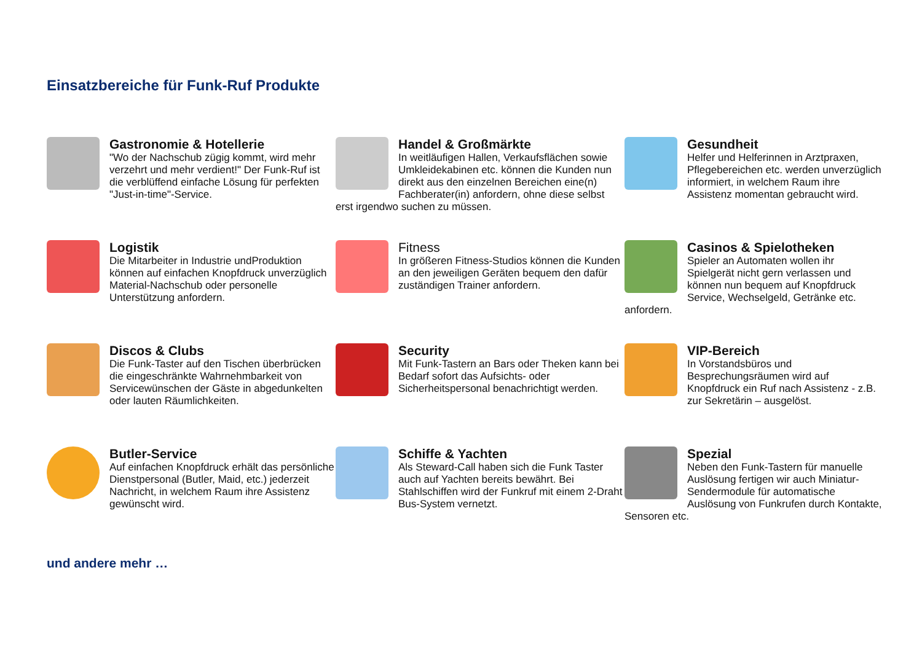Einsatzbereiche für Funk-Ruf Produkte
Gastronomie & Hotellerie
"Wo der Nachschub zügig kommt, wird mehr verzehrt und mehr verdient!" Der Funk-Ruf ist die verblüffend einfache Lösung für perfekten "Just-in-time"-Service.
Handel & Großmärkte
In weitläufigen Hallen, Verkaufsflächen sowie Umkleidekabinen etc. können die Kunden nun direkt aus den einzelnen Bereichen eine(n) Fachberater(in) anfordern, ohne diese selbst erst irgendwo suchen zu müssen.
Gesundheit
Helfer und Helferinnen in Arztpraxen, Pflegebereichen etc. werden unverzüglich informiert, in welchem Raum ihre Assistenz momentan gebraucht wird.
Logistik
Die Mitarbeiter in Industrie undProduktion können auf einfachen Knopfdruck unverzüglich Material-Nachschub oder personelle Unterstützung anfordern.
Fitness
In größeren Fitness-Studios können die Kunden an den jeweiligen Geräten bequem den dafür zuständigen Trainer anfordern.
Casinos & Spielotheken
Spieler an Automaten wollen ihr Spielgerät nicht gern verlassen und können nun bequem auf Knopfdruck Service, Wechselgeld, Getränke etc. anfordern.
Discos & Clubs
Die Funk-Taster auf den Tischen überbrücken die eingeschränkte Wahrnehmbarkeit von Servicewünschen der Gäste in abgedunkelten oder lauten Räumlichkeiten.
Security
Mit Funk-Tastern an Bars oder Theken kann bei Bedarf sofort das Aufsichts- oder Sicherheitspersonal benachrichtigt werden.
VIP-Bereich
In Vorstandsbüros und Besprechungsräumen wird auf Knopfdruck ein Ruf nach Assistenz - z.B. zur Sekretärin – ausgelöst.
Butler-Service
Auf einfachen Knopfdruck erhält das persönliche Dienstpersonal (Butler, Maid, etc.) jederzeit Nachricht, in welchem Raum ihre Assistenz gewünscht wird.
Schiffe & Yachten
Als Steward-Call haben sich die Funk Taster auch auf Yachten bereits bewährt. Bei Stahlschiffen wird der Funkruf mit einem 2-Draht Bus-System vernetzt.
Spezial
Neben den Funk-Tastern für manuelle Auslösung fertigen wir auch Miniatur-Sendermodule für automatische Auslösung von Funkrufen durch Kontakte, Sensoren etc.
und andere mehr …